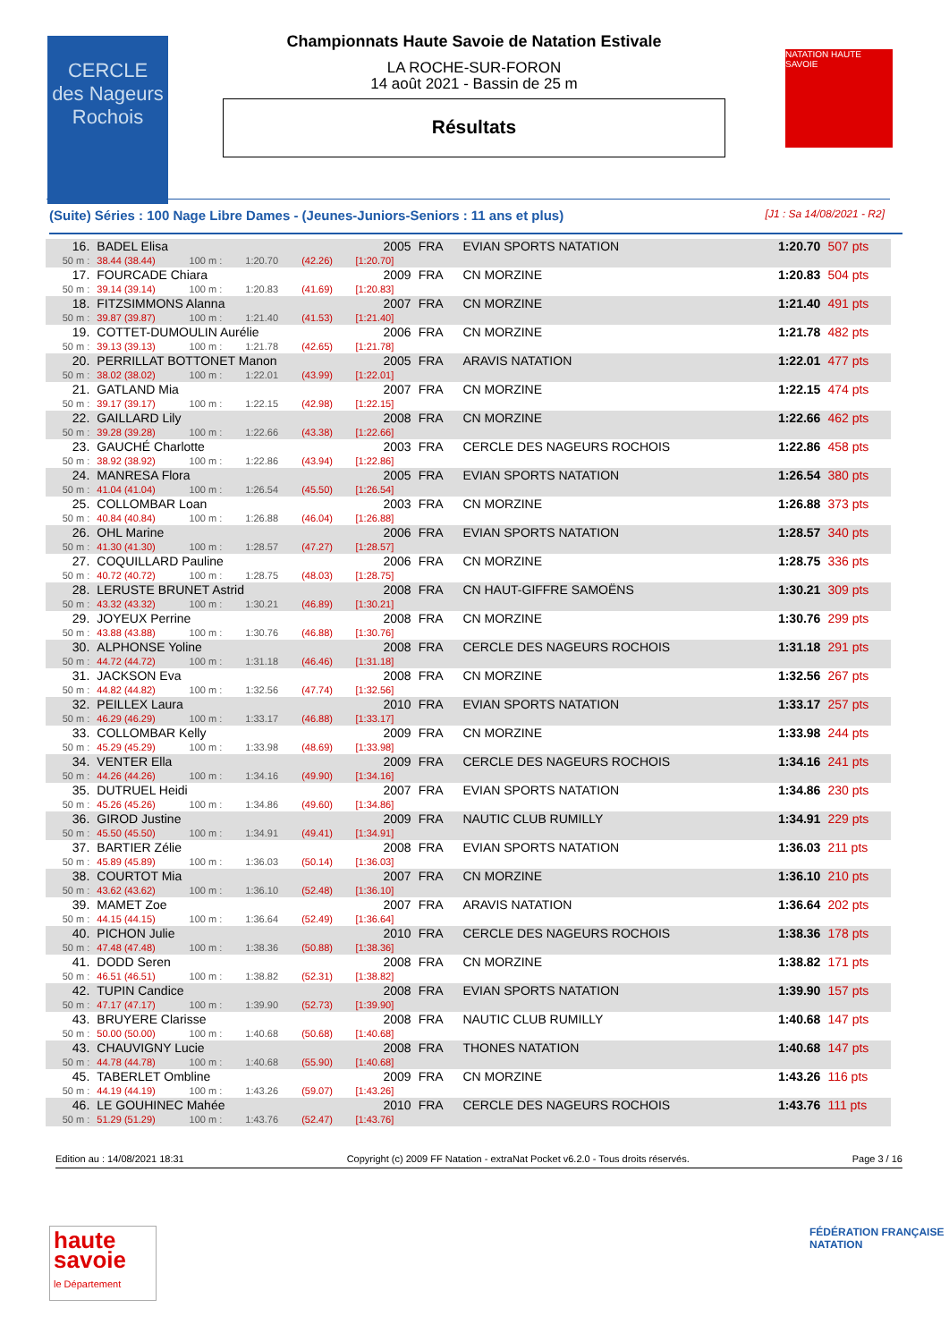CERCLE
des Nageurs
Rochois
Championnats Haute Savoie de Natation Estivale
LA ROCHE-SUR-FORON
14 août 2021 - Bassin de 25 m
Résultats
NATATION HAUTE SAVOIE
(Suite) Séries : 100 Nage Libre Dames - (Jeunes-Juniors-Seniors : 11 ans et plus) [J1 : Sa 14/08/2021 - R2]
| 16. | BADEL Elisa | | | | 2005 | FRA | EVIAN SPORTS NATATION | 1:20.70 | 507 pts |
| 50 m : | 38.44 (38.44) | 100 m : | 1:20.70 | (42.26) | [1:20.70] | | | | |
| 17. | FOURCADE Chiara | | | | 2009 | FRA | CN MORZINE | 1:20.83 | 504 pts |
| 50 m : | 39.14 (39.14) | 100 m : | 1:20.83 | (41.69) | [1:20.83] | | | | |
| 18. | FITZSIMMONS Alanna | | | | 2007 | FRA | CN MORZINE | 1:21.40 | 491 pts |
| 50 m : | 39.87 (39.87) | 100 m : | 1:21.40 | (41.53) | [1:21.40] | | | | |
| 19. | COTTET-DUMOULIN Aurélie | | | | 2006 | FRA | CN MORZINE | 1:21.78 | 482 pts |
| 50 m : | 39.13 (39.13) | 100 m : | 1:21.78 | (42.65) | [1:21.78] | | | | |
| 20. | PERRILLAT BOTTONET Manon | | | | 2005 | FRA | ARAVIS NATATION | 1:22.01 | 477 pts |
| 50 m : | 38.02 (38.02) | 100 m : | 1:22.01 | (43.99) | [1:22.01] | | | | |
| 21. | GATLAND Mia | | | | 2007 | FRA | CN MORZINE | 1:22.15 | 474 pts |
| 50 m : | 39.17 (39.17) | 100 m : | 1:22.15 | (42.98) | [1:22.15] | | | | |
| 22. | GAILLARD Lily | | | | 2008 | FRA | CN MORZINE | 1:22.66 | 462 pts |
| 50 m : | 39.28 (39.28) | 100 m : | 1:22.66 | (43.38) | [1:22.66] | | | | |
| 23. | GAUCHÉ Charlotte | | | | 2003 | FRA | CERCLE DES NAGEURS ROCHOIS | 1:22.86 | 458 pts |
| 50 m : | 38.92 (38.92) | 100 m : | 1:22.86 | (43.94) | [1:22.86] | | | | |
| 24. | MANRESA Flora | | | | 2005 | FRA | EVIAN SPORTS NATATION | 1:26.54 | 380 pts |
| 50 m : | 41.04 (41.04) | 100 m : | 1:26.54 | (45.50) | [1:26.54] | | | | |
| 25. | COLLOMBAR Loan | | | | 2003 | FRA | CN MORZINE | 1:26.88 | 373 pts |
| 50 m : | 40.84 (40.84) | 100 m : | 1:26.88 | (46.04) | [1:26.88] | | | | |
| 26. | OHL Marine | | | | 2006 | FRA | EVIAN SPORTS NATATION | 1:28.57 | 340 pts |
| 50 m : | 41.30 (41.30) | 100 m : | 1:28.57 | (47.27) | [1:28.57] | | | | |
| 27. | COQUILLARD Pauline | | | | 2006 | FRA | CN MORZINE | 1:28.75 | 336 pts |
| 50 m : | 40.72 (40.72) | 100 m : | 1:28.75 | (48.03) | [1:28.75] | | | | |
| 28. | LERUSTE BRUNET Astrid | | | | 2008 | FRA | CN HAUT-GIFFRE SAMOËNS | 1:30.21 | 309 pts |
| 50 m : | 43.32 (43.32) | 100 m : | 1:30.21 | (46.89) | [1:30.21] | | | | |
| 29. | JOYEUX Perrine | | | | 2008 | FRA | CN MORZINE | 1:30.76 | 299 pts |
| 50 m : | 43.88 (43.88) | 100 m : | 1:30.76 | (46.88) | [1:30.76] | | | | |
| 30. | ALPHONSE Yoline | | | | 2008 | FRA | CERCLE DES NAGEURS ROCHOIS | 1:31.18 | 291 pts |
| 50 m : | 44.72 (44.72) | 100 m : | 1:31.18 | (46.46) | [1:31.18] | | | | |
| 31. | JACKSON Eva | | | | 2008 | FRA | CN MORZINE | 1:32.56 | 267 pts |
| 50 m : | 44.82 (44.82) | 100 m : | 1:32.56 | (47.74) | [1:32.56] | | | | |
| 32. | PEILLEX Laura | | | | 2010 | FRA | EVIAN SPORTS NATATION | 1:33.17 | 257 pts |
| 50 m : | 46.29 (46.29) | 100 m : | 1:33.17 | (46.88) | [1:33.17] | | | | |
| 33. | COLLOMBAR Kelly | | | | 2009 | FRA | CN MORZINE | 1:33.98 | 244 pts |
| 50 m : | 45.29 (45.29) | 100 m : | 1:33.98 | (48.69) | [1:33.98] | | | | |
| 34. | VENTER Ella | | | | 2009 | FRA | CERCLE DES NAGEURS ROCHOIS | 1:34.16 | 241 pts |
| 50 m : | 44.26 (44.26) | 100 m : | 1:34.16 | (49.90) | [1:34.16] | | | | |
| 35. | DUTRUEL Heidi | | | | 2007 | FRA | EVIAN SPORTS NATATION | 1:34.86 | 230 pts |
| 50 m : | 45.26 (45.26) | 100 m : | 1:34.86 | (49.60) | [1:34.86] | | | | |
| 36. | GIROD Justine | | | | 2009 | FRA | NAUTIC CLUB RUMILLY | 1:34.91 | 229 pts |
| 50 m : | 45.50 (45.50) | 100 m : | 1:34.91 | (49.41) | [1:34.91] | | | | |
| 37. | BARTIER Zélie | | | | 2008 | FRA | EVIAN SPORTS NATATION | 1:36.03 | 211 pts |
| 50 m : | 45.89 (45.89) | 100 m : | 1:36.03 | (50.14) | [1:36.03] | | | | |
| 38. | COURTOT Mia | | | | 2007 | FRA | CN MORZINE | 1:36.10 | 210 pts |
| 50 m : | 43.62 (43.62) | 100 m : | 1:36.10 | (52.48) | [1:36.10] | | | | |
| 39. | MAMET Zoe | | | | 2007 | FRA | ARAVIS NATATION | 1:36.64 | 202 pts |
| 50 m : | 44.15 (44.15) | 100 m : | 1:36.64 | (52.49) | [1:36.64] | | | | |
| 40. | PICHON Julie | | | | 2010 | FRA | CERCLE DES NAGEURS ROCHOIS | 1:38.36 | 178 pts |
| 50 m : | 47.48 (47.48) | 100 m : | 1:38.36 | (50.88) | [1:38.36] | | | | |
| 41. | DODD Seren | | | | 2008 | FRA | CN MORZINE | 1:38.82 | 171 pts |
| 50 m : | 46.51 (46.51) | 100 m : | 1:38.82 | (52.31) | [1:38.82] | | | | |
| 42. | TUPIN Candice | | | | 2008 | FRA | EVIAN SPORTS NATATION | 1:39.90 | 157 pts |
| 50 m : | 47.17 (47.17) | 100 m : | 1:39.90 | (52.73) | [1:39.90] | | | | |
| 43. | BRUYERE Clarisse | | | | 2008 | FRA | NAUTIC CLUB RUMILLY | 1:40.68 | 147 pts |
| 50 m : | 50.00 (50.00) | 100 m : | 1:40.68 | (50.68) | [1:40.68] | | | | |
| 43. | CHAUVIGNY Lucie | | | | 2008 | FRA | THONES NATATION | 1:40.68 | 147 pts |
| 50 m : | 44.78 (44.78) | 100 m : | 1:40.68 | (55.90) | [1:40.68] | | | | |
| 45. | TABERLET Ombline | | | | 2009 | FRA | CN MORZINE | 1:43.26 | 116 pts |
| 50 m : | 44.19 (44.19) | 100 m : | 1:43.26 | (59.07) | [1:43.26] | | | | |
| 46. | LE GOUHINEC Mahée | | | | 2010 | FRA | CERCLE DES NAGEURS ROCHOIS | 1:43.76 | 111 pts |
| 50 m : | 51.29 (51.29) | 100 m : | 1:43.76 | (52.47) | [1:43.76] | | | | |
Edition au : 14/08/2021 18:31 Copyright (c) 2009 FF Natation - extraNat Pocket v6.2.0 - Tous droits réservés. Page 3 / 16
haute
savoie
le Département
FÉDÉRATION FRANÇAISE
NATATION